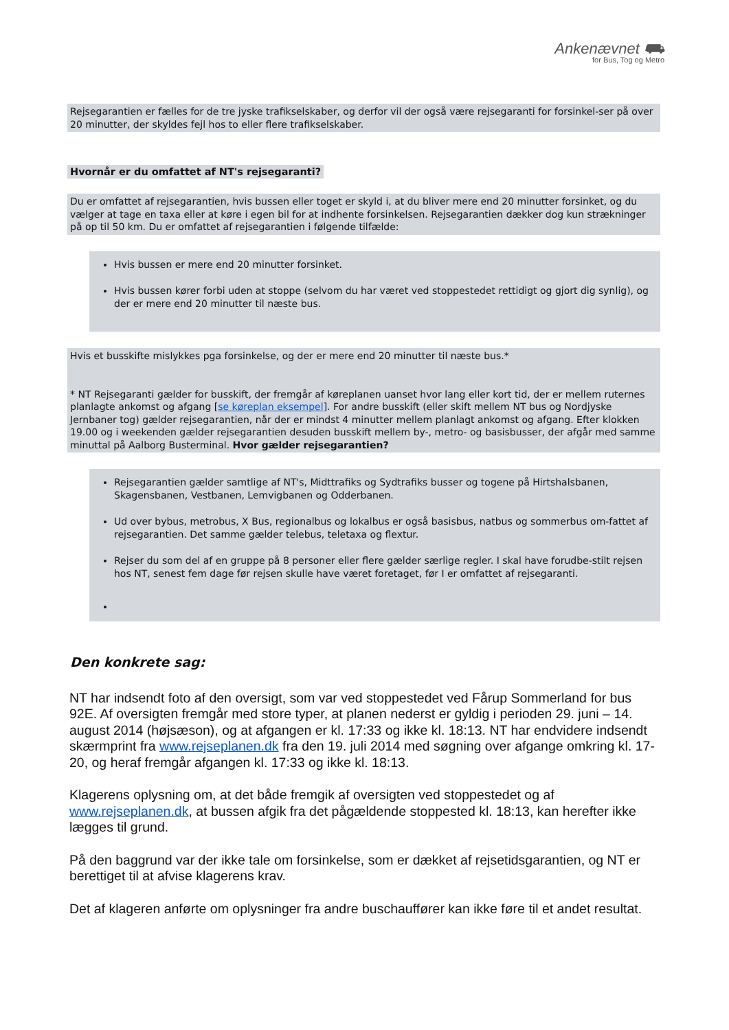Ankenævnet ⛟
for Bus, Tog og Metro
Rejsegarantien er fælles for de tre jyske trafikselskaber, og derfor vil der også være rejsegaranti for forsinkel-ser på over 20 minutter, der skyldes fejl hos to eller flere trafikselskaber.
Hvornår er du omfattet af NT's rejsegaranti?
Du er omfattet af rejsegarantien, hvis bussen eller toget er skyld i, at du bliver mere end 20 minutter forsinket, og du vælger at tage en taxa eller at køre i egen bil for at indhente forsinkelsen. Rejsegarantien dækker dog kun strækninger på op til 50 km. Du er omfattet af rejsegarantien i følgende tilfælde:
Hvis bussen er mere end 20 minutter forsinket.
Hvis bussen kører forbi uden at stoppe (selvom du har været ved stoppestedet rettidigt og gjort dig synlig), og der er mere end 20 minutter til næste bus.
Hvis et busskifte mislykkes pga forsinkelse, og der er mere end 20 minutter til næste bus.*
* NT Rejsegaranti gælder for busskift, der fremgår af køreplanen uanset hvor lang eller kort tid, der er mellem ruternes planlagte ankomst og afgang [se køreplan eksempel]. For andre busskift (eller skift mellem NT bus og Nordjyske Jernbaner tog) gælder rejsegarantien, når der er mindst 4 minutter mellem planlagt ankomst og afgang. Efter klokken 19.00 og i weekenden gælder rejsegarantien desuden busskift mellem by-, metro- og basisbusser, der afgår med samme minuttal på Aalborg Busterminal. Hvor gælder rejsegarantien?
Rejsegarantien gælder samtlige af NT's, Midttrafiks og Sydtrafiks busser og togene på Hirtshalsbanen, Skagensbanen, Vestbanen, Lemvigbanen og Odderbanen.
Ud over bybus, metrobus, X Bus, regionalbus og lokalbus er også basisbus, natbus og sommerbus om-fattet af rejsegarantien. Det samme gælder telebus, teletaxa og flextur.
Rejser du som del af en gruppe på 8 personer eller flere gælder særlige regler. I skal have forudbe-stilt rejsen hos NT, senest fem dage før rejsen skulle have været foretaget, før I er omfattet af rejsegaranti.
Den konkrete sag:
NT har indsendt foto af den oversigt, som var ved stoppestedet ved Fårup Sommerland for bus 92E. Af oversigten fremgår med store typer, at planen nederst er gyldig i perioden 29. juni – 14. august 2014 (højsæson), og at afgangen er kl. 17:33 og ikke kl. 18:13. NT har endvidere indsendt skærmprint fra www.rejseplanen.dk fra den 19. juli 2014 med søgning over afgange omkring kl. 17-20, og heraf fremgår afgangen kl. 17:33 og ikke kl. 18:13.
Klagerens oplysning om, at det både fremgik af oversigten ved stoppestedet og af www.rejseplanen.dk, at bussen afgik fra det pågældende stoppested kl. 18:13, kan herefter ikke lægges til grund.
På den baggrund var der ikke tale om forsinkelse, som er dækket af rejsetidsgarantien, og NT er berettiget til at afvise klagerens krav.
Det af klageren anførte om oplysninger fra andre buschauffører kan ikke føre til et andet resultat.